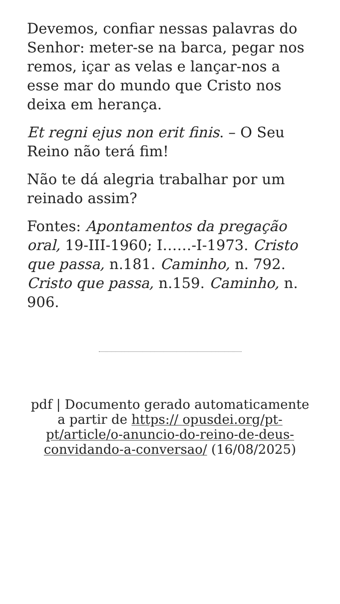Devemos, confiar nessas palavras do Senhor: meter-se na barca, pegar nos remos, içar as velas e lançar-nos a esse mar do mundo que Cristo nos deixa em herança.
Et regni ejus non erit finis. – O Seu Reino não terá fim!
Não te dá alegria trabalhar por um reinado assim?
Fontes: Apontamentos da pregação oral, 19-III-1960; I……-I-1973. Cristo que passa, n.181. Caminho, n. 792. Cristo que passa, n.159. Caminho, n. 906.
pdf | Documento gerado automaticamente a partir de https:// opusdei.org/pt-pt/article/o-anuncio-do-reino-de-deus-convidando-a-conversao/ (16/08/2025)